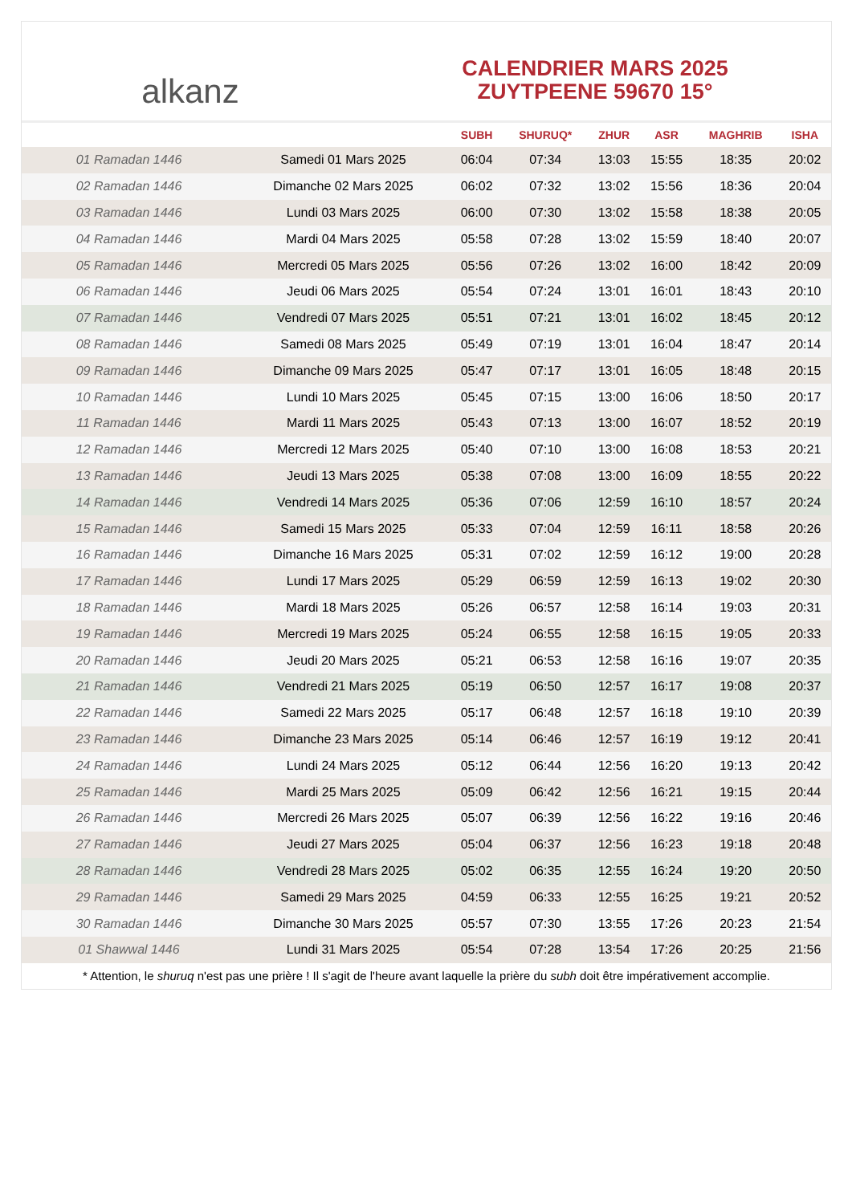alkanz
CALENDRIER MARS 2025
ZUYTPEENE 59670 15°
| | | SUBH | SHURUQ* | ZHUR | ASR | MAGHRIB | ISHA |
| --- | --- | --- | --- | --- | --- | --- | --- |
| 01 Ramadan 1446 | Samedi 01 Mars 2025 | 06:04 | 07:34 | 13:03 | 15:55 | 18:35 | 20:02 |
| 02 Ramadan 1446 | Dimanche 02 Mars 2025 | 06:02 | 07:32 | 13:02 | 15:56 | 18:36 | 20:04 |
| 03 Ramadan 1446 | Lundi 03 Mars 2025 | 06:00 | 07:30 | 13:02 | 15:58 | 18:38 | 20:05 |
| 04 Ramadan 1446 | Mardi 04 Mars 2025 | 05:58 | 07:28 | 13:02 | 15:59 | 18:40 | 20:07 |
| 05 Ramadan 1446 | Mercredi 05 Mars 2025 | 05:56 | 07:26 | 13:02 | 16:00 | 18:42 | 20:09 |
| 06 Ramadan 1446 | Jeudi 06 Mars 2025 | 05:54 | 07:24 | 13:01 | 16:01 | 18:43 | 20:10 |
| 07 Ramadan 1446 | Vendredi 07 Mars 2025 | 05:51 | 07:21 | 13:01 | 16:02 | 18:45 | 20:12 |
| 08 Ramadan 1446 | Samedi 08 Mars 2025 | 05:49 | 07:19 | 13:01 | 16:04 | 18:47 | 20:14 |
| 09 Ramadan 1446 | Dimanche 09 Mars 2025 | 05:47 | 07:17 | 13:01 | 16:05 | 18:48 | 20:15 |
| 10 Ramadan 1446 | Lundi 10 Mars 2025 | 05:45 | 07:15 | 13:00 | 16:06 | 18:50 | 20:17 |
| 11 Ramadan 1446 | Mardi 11 Mars 2025 | 05:43 | 07:13 | 13:00 | 16:07 | 18:52 | 20:19 |
| 12 Ramadan 1446 | Mercredi 12 Mars 2025 | 05:40 | 07:10 | 13:00 | 16:08 | 18:53 | 20:21 |
| 13 Ramadan 1446 | Jeudi 13 Mars 2025 | 05:38 | 07:08 | 13:00 | 16:09 | 18:55 | 20:22 |
| 14 Ramadan 1446 | Vendredi 14 Mars 2025 | 05:36 | 07:06 | 12:59 | 16:10 | 18:57 | 20:24 |
| 15 Ramadan 1446 | Samedi 15 Mars 2025 | 05:33 | 07:04 | 12:59 | 16:11 | 18:58 | 20:26 |
| 16 Ramadan 1446 | Dimanche 16 Mars 2025 | 05:31 | 07:02 | 12:59 | 16:12 | 19:00 | 20:28 |
| 17 Ramadan 1446 | Lundi 17 Mars 2025 | 05:29 | 06:59 | 12:59 | 16:13 | 19:02 | 20:30 |
| 18 Ramadan 1446 | Mardi 18 Mars 2025 | 05:26 | 06:57 | 12:58 | 16:14 | 19:03 | 20:31 |
| 19 Ramadan 1446 | Mercredi 19 Mars 2025 | 05:24 | 06:55 | 12:58 | 16:15 | 19:05 | 20:33 |
| 20 Ramadan 1446 | Jeudi 20 Mars 2025 | 05:21 | 06:53 | 12:58 | 16:16 | 19:07 | 20:35 |
| 21 Ramadan 1446 | Vendredi 21 Mars 2025 | 05:19 | 06:50 | 12:57 | 16:17 | 19:08 | 20:37 |
| 22 Ramadan 1446 | Samedi 22 Mars 2025 | 05:17 | 06:48 | 12:57 | 16:18 | 19:10 | 20:39 |
| 23 Ramadan 1446 | Dimanche 23 Mars 2025 | 05:14 | 06:46 | 12:57 | 16:19 | 19:12 | 20:41 |
| 24 Ramadan 1446 | Lundi 24 Mars 2025 | 05:12 | 06:44 | 12:56 | 16:20 | 19:13 | 20:42 |
| 25 Ramadan 1446 | Mardi 25 Mars 2025 | 05:09 | 06:42 | 12:56 | 16:21 | 19:15 | 20:44 |
| 26 Ramadan 1446 | Mercredi 26 Mars 2025 | 05:07 | 06:39 | 12:56 | 16:22 | 19:16 | 20:46 |
| 27 Ramadan 1446 | Jeudi 27 Mars 2025 | 05:04 | 06:37 | 12:56 | 16:23 | 19:18 | 20:48 |
| 28 Ramadan 1446 | Vendredi 28 Mars 2025 | 05:02 | 06:35 | 12:55 | 16:24 | 19:20 | 20:50 |
| 29 Ramadan 1446 | Samedi 29 Mars 2025 | 04:59 | 06:33 | 12:55 | 16:25 | 19:21 | 20:52 |
| 30 Ramadan 1446 | Dimanche 30 Mars 2025 | 05:57 | 07:30 | 13:55 | 17:26 | 20:23 | 21:54 |
| 01 Shawwal 1446 | Lundi 31 Mars 2025 | 05:54 | 07:28 | 13:54 | 17:26 | 20:25 | 21:56 |
* Attention, le shuruq n'est pas une prière ! Il s'agit de l'heure avant laquelle la prière du subh doit être impérativement accomplie.